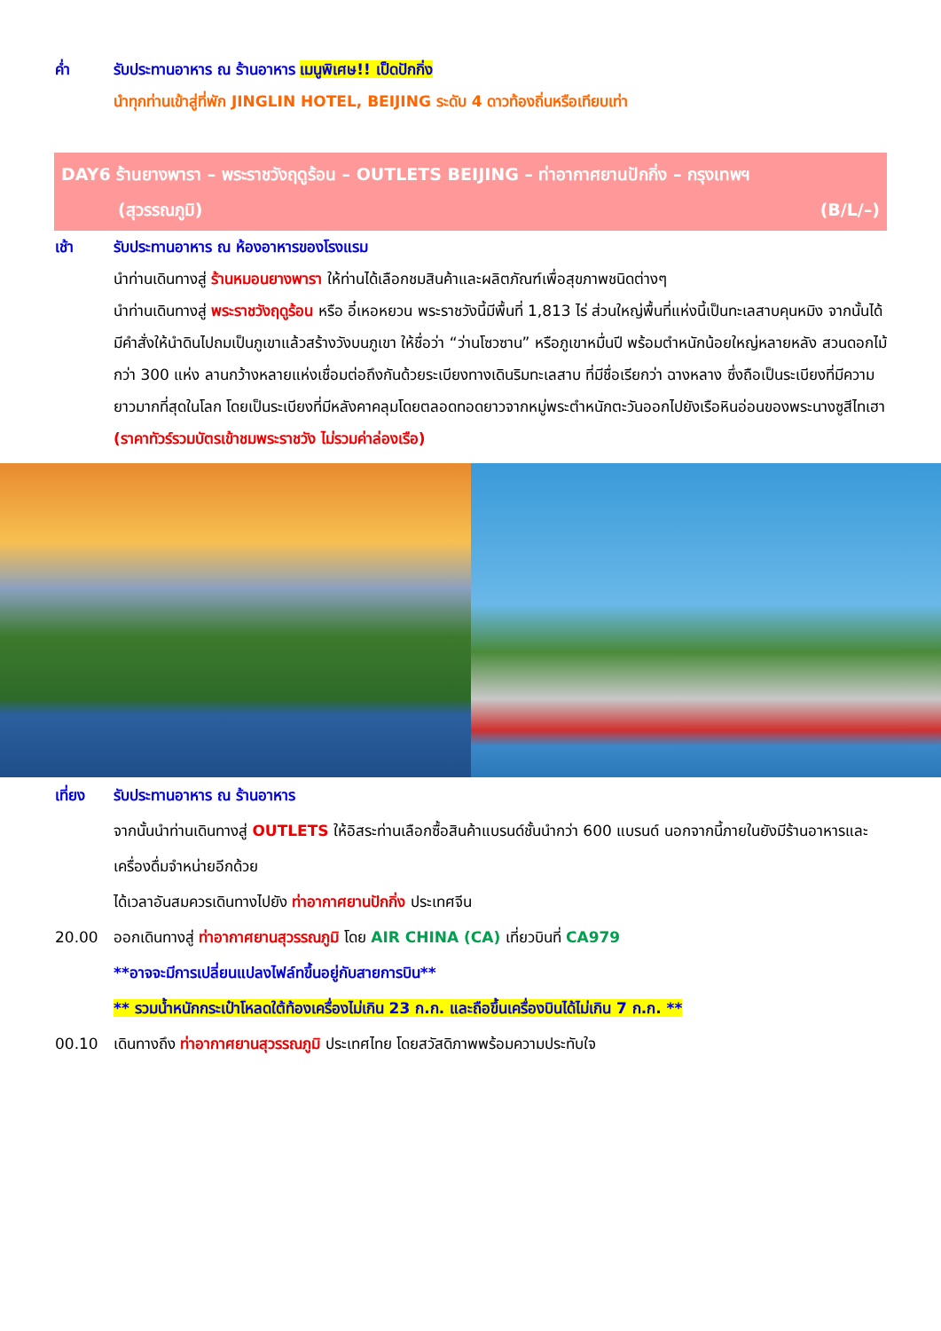ค่ำ รับประทานอาหาร ณ ร้านอาหาร เมนูพิเศษ!! เป็ดปักกิ่ง
นำทุกท่านเข้าสู่ที่พัก JINGLIN HOTEL, BEIJING ระดับ 4 ดาวท้องถิ่นหรือเทียบเท่า
DAY6 ร้านยางพารา – พระราชวังฤดูร้อน – OUTLETS BEIJING – ท่าอากาศยานปักกิ่ง – กรุงเทพฯ
(สุวรรณภูมิ) (B/L/–)
เช้า รับประทานอาหาร ณ ห้องอาหารของโรงแรม
นำท่านเดินทางสู่ ร้านหมอนยางพารา ให้ท่านได้เลือกชมสินค้าและผลิตภัณฑ์เพื่อสุขภาพชนิดต่างๆ
นำท่านเดินทางสู่ พระราชวังฤดูร้อน หรือ อี๋เหอหยวน พระราชวังนี้มีพื้นที่ 1,813 ไร่ ส่วนใหญ่พื้นที่แห่งนี้เป็นทะเลสาบคุนหมิง จากนั้นได้มีคำสั่งให้นำดินไปถมเป็นภูเขาแล้วสร้างวังบนภูเขา ให้ชื่อว่า “ว่านโซวซาน” หรือภูเขาหมื่นปี พร้อมตำหนักน้อยใหญ่หลายหลัง สวนดอกไม้กว่า 300 แห่ง ลานกว้างหลายแห่งเชื่อมต่อถึงกันด้วยระเบียงทางเดินริมทะเลสาบ ที่มีชื่อเรียกว่า ฉางหลาง ซึ่งถือเป็นระเบียงที่มีความยาวมากที่สุดในโลก โดยเป็นระเบียงที่มีหลังคาคลุมโดยตลอดทอดยาวจากหมู่พระตำหนักตะวันออกไปยังเรือหินอ่อนของพระนางซูสีไทเฮา
(ราคาทัวร์รวมบัตรเข้าชมพระราชวัง ไม่รวมค่าล่องเรือ)
เที่ยง รับประทานอาหาร ณ ร้านอาหาร
จากนั้นนำท่านเดินทางสู่ OUTLETS ให้อิสระท่านเลือกซื้อสินค้าแบรนด์ชั้นนำกว่า 600 แบรนด์ นอกจากนี้ภายในยังมีร้านอาหารและเครื่องดื่มจำหน่ายอีกด้วย
ได้เวลาอันสมควรเดินทางไปยัง ท่าอากาศยานปักกิ่ง ประเทศจีน
20.00 ออกเดินทางสู่ ท่าอากาศยานสุวรรณภูมิ โดย AIR CHINA (CA) เที่ยวบินที่ CA979
**อาจจะมีการเปลี่ยนแปลงไฟล์ทขึ้นอยู่กับสายการบิน**
** รวมน้ำหนักกระเป๋าโหลดใต้ท้องเครื่องไม่เกิน 23 ก.ก. และถือขึ้นเครื่องบินได้ไม่เกิน 7 ก.ก. **
00.10 เดินทางถึง ท่าอากาศยานสุวรรณภูมิ ประเทศไทย โดยสวัสดิภาพพร้อมความประทับใจ